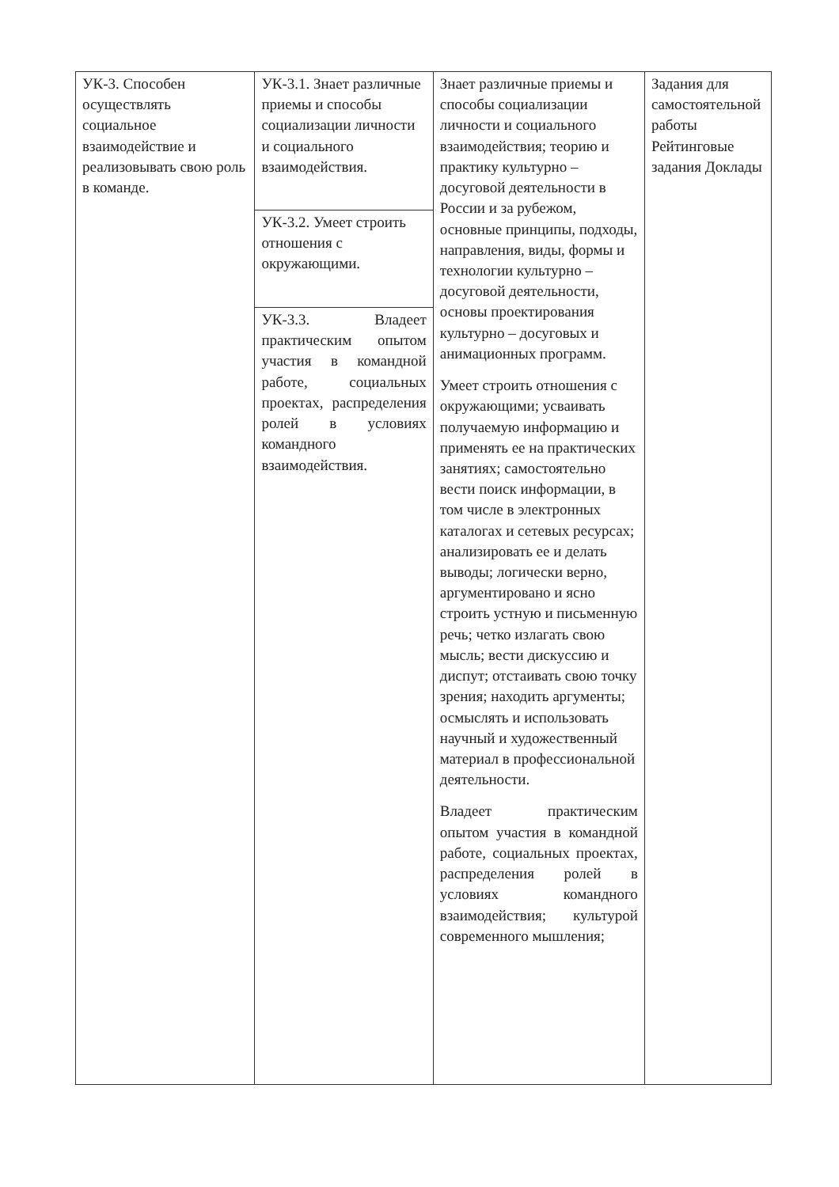| УК-3. Способен осуществлять социальное взаимодействие и реализовывать свою роль в команде. | УК-3.1. Знает различные приемы и способы социализации личности и социального взаимодействия. УК-3.2. Умеет строить отношения с окружающими. УК-3.3. Владеет практическим опытом участия в командной работе, социальных проектах, распределения ролей в условиях командного взаимодействия. | Знает различные приемы и способы социализации личности и социального взаимодействия; теорию и практику культурно – досуговой деятельности в России и за рубежом, основные принципы, подходы, направления, виды, формы и технологии культурно – досуговой деятельности, основы проектирования культурно – досуговых и анимационных программ. Умеет строить отношения с окружающими; усваивать получаемую информацию и применять ее на практических занятиях; самостоятельно вести поиск информации, в том числе в электронных каталогах и сетевых ресурсах; анализировать ее и делать выводы; логически верно, аргументировано и ясно строить устную и письменную речь; четко излагать свою мысль; вести дискуссию и диспут; отстаивать свою точку зрения; находить аргументы; осмыслять и использовать научный и художественный материал в профессиональной деятельности. Владеет практическим опытом участия в командной работе, социальных проектах, распределения ролей в условиях командного взаимодействия; культурой современного мышления; | Задания для самостоятельной работы Рейтинговые задания Доклады |